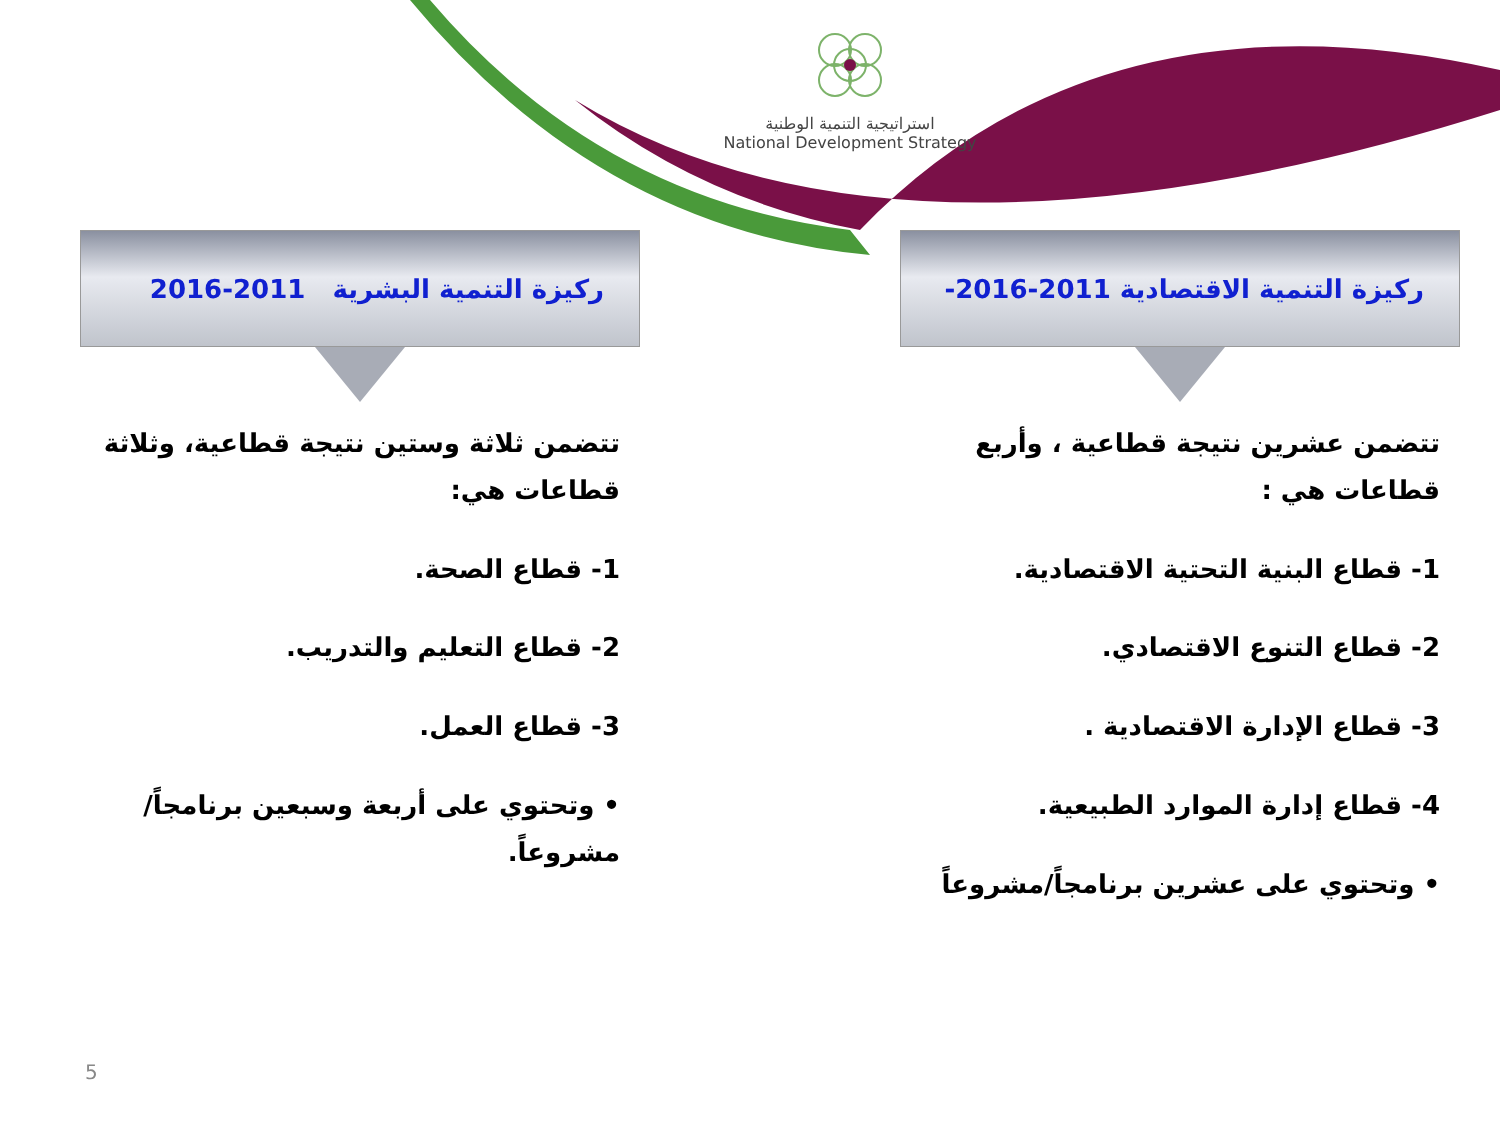استراتيجية التنمية الوطنية
National Development Strategy
ركيزة التنمية الاقتصادية 2011-2016-
تتضمن عشرين نتيجة قطاعية ، وأربع قطاعات هي :
1- قطاع البنية التحتية الاقتصادية.
2- قطاع التنوع الاقتصادي.
3- قطاع الإدارة الاقتصادية .
4- قطاع إدارة الموارد الطبيعية.
• وتحتوي على عشرين برنامجاً/مشروعاً
ركيزة التنمية البشرية 2011-2016
تتضمن ثلاثة وستين نتيجة قطاعية، وثلاثة قطاعات هي:
1- قطاع الصحة.
2- قطاع التعليم والتدريب.
3- قطاع العمل.
• وتحتوي على أربعة وسبعين برنامجاً/مشروعاً.
5